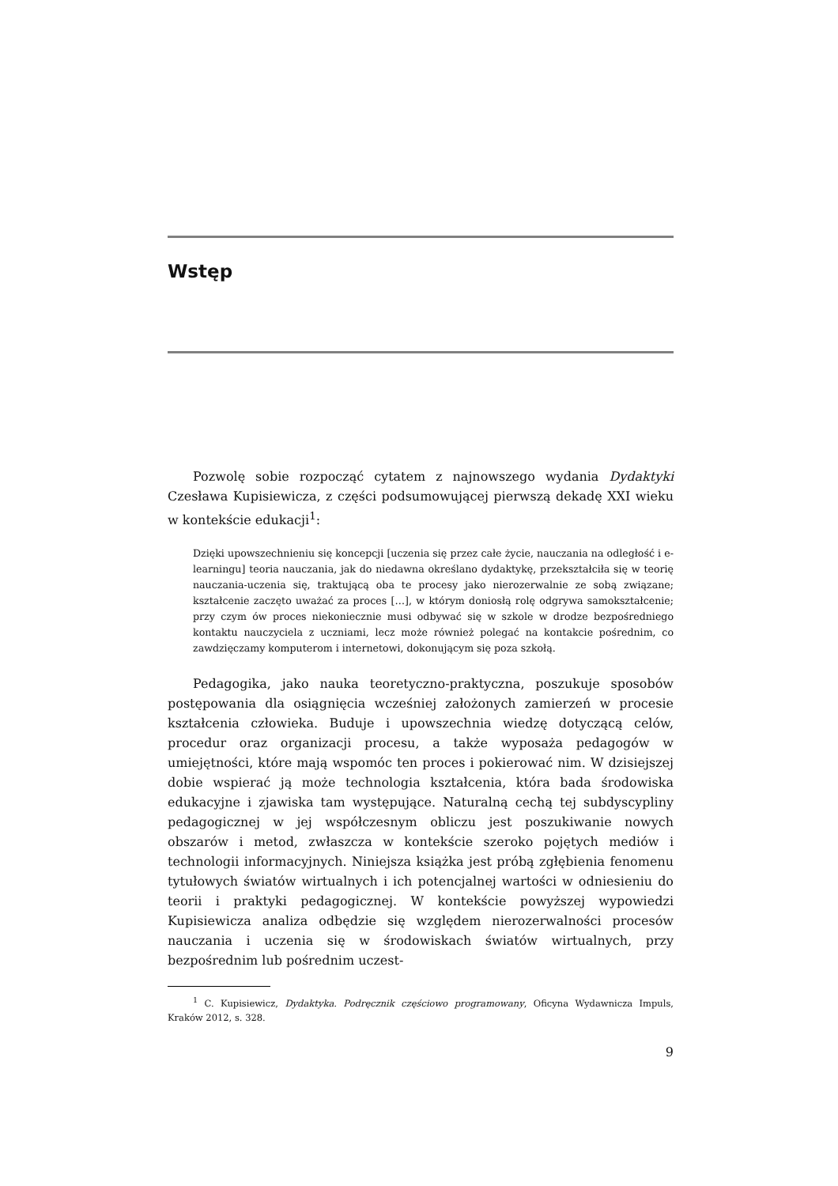Wstęp
Pozwolę sobie rozpocząć cytatem z najnowszego wydania Dydaktyki Czesława Kupisiewicza, z części podsumowującej pierwszą dekadę XXI wieku w kontekście edukacji<sup>1</sup>:
Dzięki upowszechnieniu się koncepcji [uczenia się przez całe życie, nauczania na odległość i e-learningu] teoria nauczania, jak do niedawna określano dydaktykę, przekształciła się w teorię nauczania-uczenia się, traktującą oba te procesy jako nierozerwalnie ze sobą związane; kształcenie zaczęto uważać za proces […], w którym doniosłą rolę odgrywa samokształcenie; przy czym ów proces niekoniecznie musi odbywać się w szkole w drodze bezpośredniego kontaktu nauczyciela z uczniami, lecz może również polegać na kontakcie pośrednim, co zawdzięczamy komputerom i internetowi, dokonującym się poza szkołą.
Pedagogika, jako nauka teoretyczno-praktyczna, poszukuje sposobów postępowania dla osiągnięcia wcześniej założonych zamierzeń w procesie kształcenia człowieka. Buduje i upowszechnia wiedzę dotyczącą celów, procedur oraz organizacji procesu, a także wyposaża pedagogów w umiejętności, które mają wspomóc ten proces i pokierować nim. W dzisiejszej dobie wspierać ją może technologia kształcenia, która bada środowiska edukacyjne i zjawiska tam występujące. Naturalną cechą tej subdyscypliny pedagogicznej w jej współczesnym obliczu jest poszukiwanie nowych obszarów i metod, zwłaszcza w kontekście szeroko pojętych mediów i technologii informacyjnych. Niniejsza książka jest próbą zgłębienia fenomenu tytułowych światów wirtualnych i ich potencjalnej wartości w odniesieniu do teorii i praktyki pedagogicznej. W kontekście powyższej wypowiedzi Kupisiewicza analiza odbędzie się względem nierozerwalności procesów nauczania i uczenia się w środowiskach światów wirtualnych, przy bezpośrednim lub pośrednim uczest-
<sup>1</sup> C. Kupisiewicz, Dydaktyka. Podręcznik częściowo programowany, Oficyna Wydawnicza Impuls, Kraków 2012, s. 328.
9